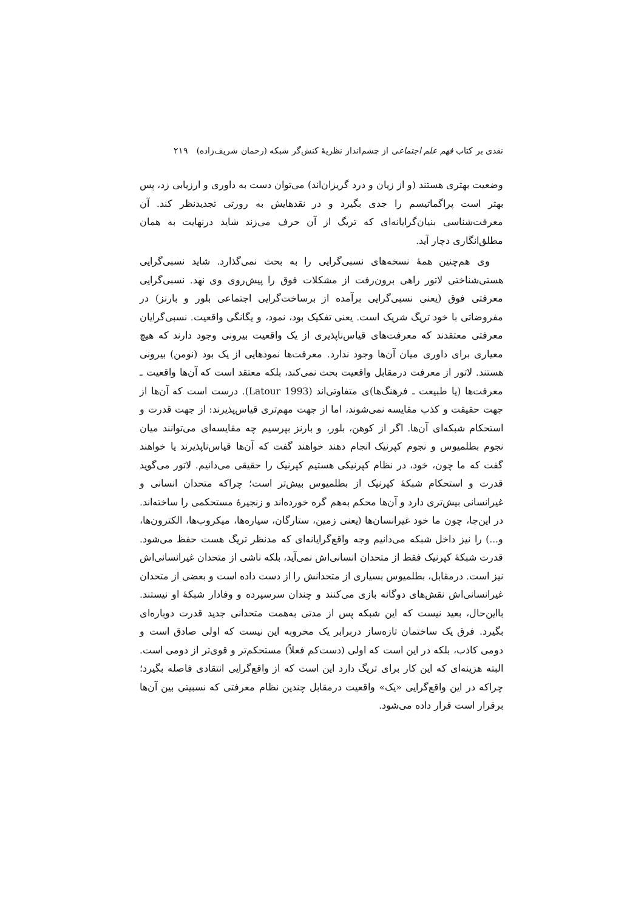نقدی بر کتاب فهم علم اجتماعی از چشم‌انداز نظریهٔ کنش‌گر شبکه (رحمان شریف‌زاده) ۲۱۹
وضعیت بهتری هستند (و از زیان و درد گریزان‌اند) می‌توان دست به داوری و ارزیابی زد، پس بهتر است پراگماتیسم را جدی بگیرد و در نقدهایش به رورتی تجدیدنظر کند. آن معرفت‌شناسی بنیان‌گرایانه‌ای که تریگ از آن حرف می‌زند شاید درنهایت به همان مطلق‌انگاری دچار آید.
وی هم‌چنین همهٔ نسخه‌های نسبی‌گرایی را به بحث نمی‌گذارد. شاید نسبی‌گرایی هستی‌شناختی لاتور راهی برون‌رفت از مشکلات فوق را پیش‌روی وی نهد. نسبی‌گرایی معرفتی فوق (یعنی نسبی‌گرایی برآمده از برساخت‌گرایی اجتماعی بلور و بارنز) در مفروضاتی با خود تریگ شریک است. یعنی تفکیک بود، نمود، و یگانگی واقعیت. نسبی‌گرایان معرفتی معتقدند که معرفت‌های قیاس‌ناپذیری از یک واقعیت بیرونی وجود دارند که هیچ معیاری برای داوری میان آن‌ها وجود ندارد. معرفت‌ها نمودهایی از یک بود (نومن) بیرونی هستند. لاتور از معرفت درمقابل واقعیت بحث نمی‌کند، بلکه معتقد است که آن‌ها واقعیت ـ معرفت‌ها (یا طبیعت ـ فرهنگ‌ها)ی متفاوتی‌اند (Latour 1993). درست است که آن‌ها از جهت حقیقت و کذب مقایسه نمی‌شوند، اما از جهت مهم‌تری قیاس‌پذیرند: از جهت قدرت و استحکام شبکه‌ای آن‌ها. اگر از کوهن، بلور، و بارنز بپرسیم چه مقایسه‌ای می‌توانند میان نجوم بطلمیوس و نجوم کپرنیک انجام دهند خواهند گفت که آن‌ها قیاس‌ناپذیرند یا خواهند گفت که ما چون، خود، در نظام کپرنیکی هستیم کپرنیک را حقیقی می‌دانیم. لاتور می‌گوید قدرت و استحکام شبکهٔ کپرنیک از بطلمیوس بیش‌تر است؛ چراکه متحدان انسانی و غیرانسانی بیش‌تری دارد و آن‌ها محکم به‌هم گره خورده‌اند و زنجیرهٔ مستحکمی را ساخته‌اند. در این‌جا، چون ما خود غیرانسان‌ها (یعنی زمین، ستارگان، سیاره‌ها، میکروب‌ها، الکترون‌ها، و...) را نیز داخل شبکه می‌دانیم وجه واقع‌گرایانه‌ای که مدنظر تریگ هست حفظ می‌شود. قدرت شبکهٔ کپرنیک فقط از متحدان انسانی‌اش نمی‌آید، بلکه ناشی از متحدان غیرانسانی‌اش نیز است. درمقابل، بطلمیوس بسیاری از متحدانش را از دست داده است و بعضی از متحدان غیرانسانی‌اش نقش‌های دوگانه بازی می‌کنند و چندان سرسپرده و وفادار شبکهٔ او نیستند. بااین‌حال، بعید نیست که این شبکه پس از مدتی به‌همت متحدانی جدید قدرت دوباره‌ای بگیرد. فرق یک ساختمان تازه‌ساز دربرابر یک مخروبه این نیست که اولی صادق است و دومی کاذب، بلکه در این است که اولی (دست‌کم فعلاً) مستحکم‌تر و قوی‌تر از دومی است. البته هزینه‌ای که این کار برای تریگ دارد این است که از واقع‌گرایی انتقادی فاصله بگیرد؛ چراکه در این واقع‌گرایی «یک» واقعیت درمقابل چندین نظام معرفتی که نسبیتی بین آن‌ها برقرار است قرار داده می‌شود.